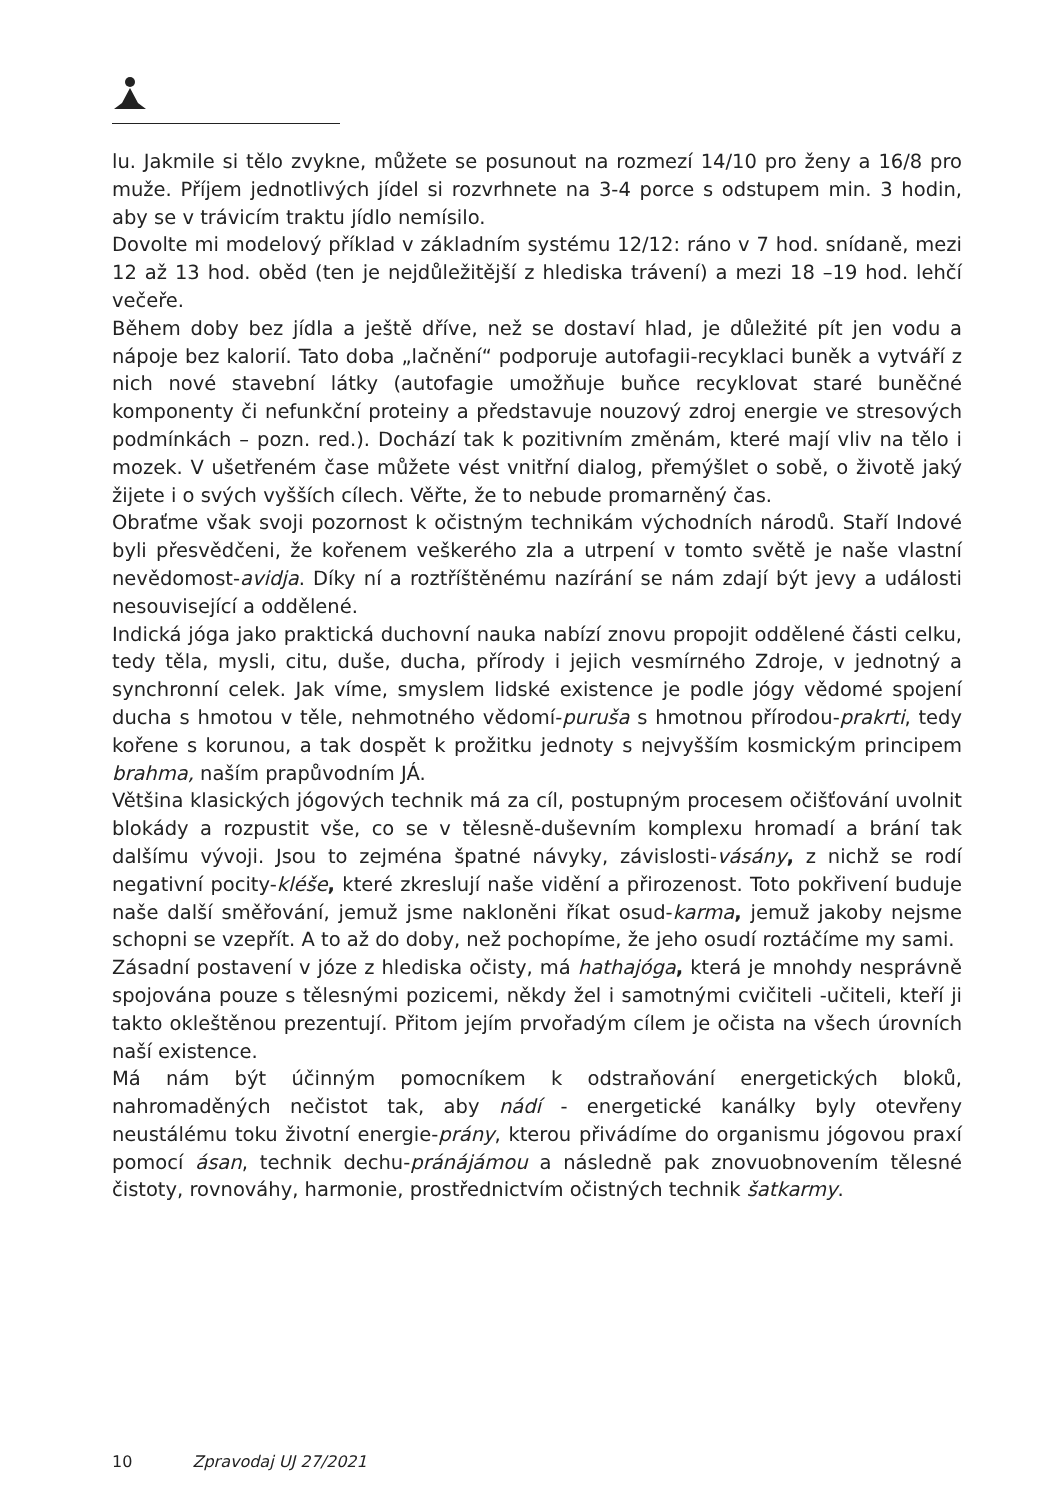lu. Jakmile si tělo zvykne, můžete se posunout na rozmezí 14/10 pro ženy a 16/8 pro muže. Příjem jednotlivých jídel si rozvrhnete na 3-4 porce s odstupem min. 3 hodin, aby se v trávicím traktu jídlo nemísilo.
Dovolte mi modelový příklad v základním systému 12/12: ráno v 7 hod. snídaně, mezi 12 až 13 hod. oběd (ten je nejdůležitější z hlediska trávení) a mezi 18 –19 hod. lehčí večeře.
Během doby bez jídla a ještě dříve, než se dostaví hlad, je důležité pít jen vodu a nápoje bez kalorií. Tato doba „lačnění“ podporuje autofagii-recyklaci buněk a vytváří z nich nové stavební látky (autofagie umožňuje buňce recyklovat staré buněčné komponenty či nefunkční proteiny a představuje nouzový zdroj energie ve stresových podmínkách – pozn. red.). Dochází tak k pozitivním změnám, které mají vliv na tělo i mozek. V ušetřeném čase můžete vést vnitřní dialog, přemýšlet o sobě, o životě jaký žijete i o svých vyšších cílech. Věřte, že to nebude promarněný čas.
Obraťme však svoji pozornost k očistným technikám východních národů. Staří Indové byli přesvědčeni, že kořenem veškerého zla a utrpení v tomto světě je naše vlastní nevědomost-avidja. Díky ní a roztříštěnému nazírání se nám zdají být jevy a události nesouvisející a oddělené.
Indická jóga jako praktická duchovní nauka nabízí znovu propojit oddělené části celku, tedy těla, mysli, citu, duše, ducha, přírody i jejich vesmírného Zdroje, v jednotný a synchronní celek. Jak víme, smyslem lidské existence je podle jógy vědomé spojení ducha s hmotou v těle, nehmotného vědomí-puruša s hmotnou přírodou-prakrti, tedy kořene s korunou, a tak dospět k prožitku jednoty s nejvyšším kosmickým principem brahma, naším prapůvodním JÁ.
Většina klasických jógových technik má za cíl, postupným procesem očišťování uvolnit blokády a rozpustit vše, co se v tělesně-duševním komplexu hromadí a brání tak dalšímu vývoji. Jsou to zejména špatné návyky, závislosti-vásány, z nichž se rodí negativní pocity-kléše, které zkreslují naše vidění a přirozenost. Toto pokřivení buduje naše další směřování, jemuž jsme nakloněni říkat osud-karma, jemuž jakoby nejsme schopni se vzepřít. A to až do doby, než pochopíme, že jeho osudí roztáčíme my sami.
Zásadní postavení v józe z hlediska očisty, má hathajóga, která je mnohdy nesprávně spojována pouze s tělesnými pozicemi, někdy žel i samotnými cvičiteli -učiteli, kteří ji takto okleštěnou prezentují. Přitom jejím prvořadým cílem je očista na všech úrovních naší existence.
Má nám být účinným pomocníkem k odstraňování energetických bloků, nahromaděných nečistot tak, aby nádí - energetické kanálky byly otevřeny neustálému toku životní energie-prány, kterou přivádíme do organismu jógovou praxí pomocí ásan, technik dechu-pránájámou a následně pak znovuobnovením tělesné čistoty, rovnováhy, harmonie, prostřednictvím očistných technik šatkarmy.
10 Zpravodaj UJ 27/2021